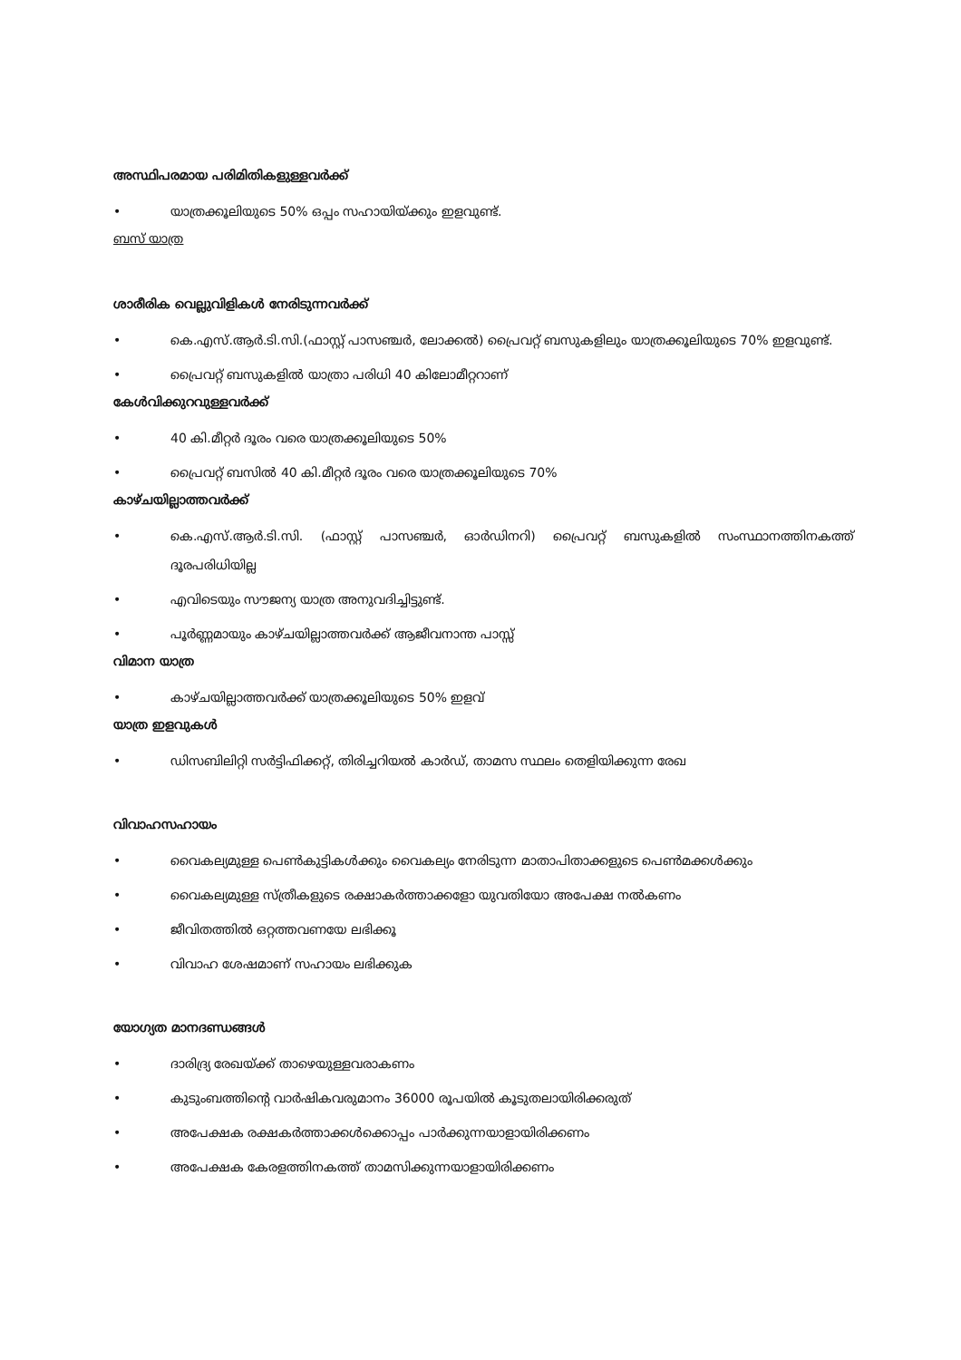അസ്ഥിപരമായ പരിമിതികളുള്ളവർക്ക്
• യാത്രക്കൂലിയുടെ 50% ഒപ്പം സഹായിയ്ക്കും ഇളവുണ്ട്.
ബസ് യാത്ര
ശാരീരിക വെല്ലുവിളികൾ നേരിടുന്നവർക്ക്
• കെ.എസ്.ആർ.ടി.സി.(ഫാസ്റ്റ് പാസഞ്ചർ, ലോക്കൽ) പ്രൈവറ്റ് ബസുകളിലും യാത്രക്കൂലിയുടെ 70% ഇളവുണ്ട്.
• പ്രൈവറ്റ് ബസുകളിൽ യാത്രാ പരിധി 40 കിലോമീറ്ററാണ്
കേൾവിക്കുറവുള്ളവർക്ക്
• 40 കി.മീറ്റർ ദൂരം വരെ യാത്രക്കൂലിയുടെ 50%
• പ്രൈവറ്റ് ബസിൽ 40 കി.മീറ്റർ ദൂരം വരെ യാത്രക്കൂലിയുടെ 70%
കാഴ്ചയില്ലാത്തവർക്ക്
• കെ.എസ്.ആർ.ടി.സി. (ഫാസ്റ്റ് പാസഞ്ചർ, ഓർഡിനറി) പ്രൈവറ്റ് ബസുകളിൽ സംസ്ഥാനത്തിനകത്ത് ദൂരപരിധിയില്ല
• എവിടെയും സൗജന്യ യാത്ര അനുവദിച്ചിട്ടുണ്ട്.
• പൂർണ്ണമായും കാഴ്ചയില്ലാത്തവർക്ക് ആജീവനാന്ത പാസ്സ്
വിമാന യാത്ര
• കാഴ്ചയില്ലാത്തവർക്ക് യാത്രക്കൂലിയുടെ 50% ഇളവ്
യാത്ര ഇളവുകൾ
• ഡിസബിലിറ്റി സർട്ടിഫിക്കറ്റ്, തിരിച്ചറിയൽ കാർഡ്, താമസ സ്ഥലം തെളിയിക്കുന്ന രേഖ
വിവാഹസഹായം
• വൈകല്യമുള്ള പെൺകുട്ടികൾക്കും വൈകല്യം നേരിടുന്ന മാതാപിതാക്കളുടെ പെൺമക്കൾക്കും
• വൈകല്യമുള്ള സ്ത്രീകളുടെ രക്ഷാകർത്താക്കളോ യുവതിയോ അപേക്ഷ നൽകണം
• ജീവിതത്തിൽ ഒറ്റത്തവണയേ ലഭിക്കൂ
• വിവാഹ ശേഷമാണ് സഹായം ലഭിക്കുക
യോഗ്യത മാനദണ്ഡങ്ങൾ
• ദാരിദ്ര്യ രേഖയ്ക്ക് താഴെയുള്ളവരാകണം
• കുടുംബത്തിന്റെ വാർഷികവരുമാനം 36000 രൂപയിൽ കൂടുതലായിരിക്കരുത്
• അപേക്ഷക രക്ഷകർത്താക്കൾക്കൊപ്പം പാർക്കുന്നയാളായിരിക്കണം
• അപേക്ഷക കേരളത്തിനകത്ത് താമസിക്കുന്നയാളായിരിക്കണം